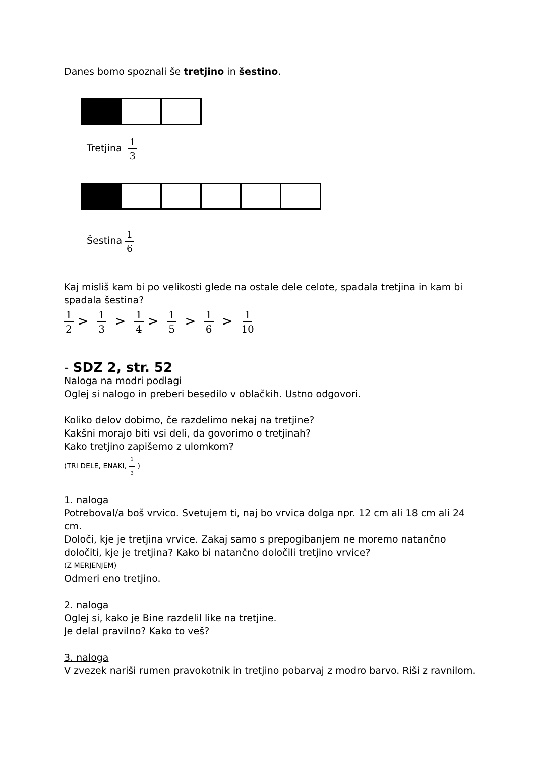Danes bomo spoznali še tretjino in šestino.
Tretjina 1 3
Šestina 1 6
Kaj misliš kam bi po velikosti glede na ostale dele celote, spadala tretjina in kam bi spadala šestina?
1 2 > 1 3 > 1 4 > 1 5 > 1 6 > 1 10
- SDZ 2, str. 52
Naloga na modri podlagi
Oglej si nalogo in preberi besedilo v oblačkih. Ustno odgovori.
Koliko delov dobimo, če razdelimo nekaj na tretjine?
Kakšni morajo biti vsi deli, da govorimo o tretjinah?
Kako tretjino zapišemo z ulomkom?
(TRI DELE, ENAKI, 1 3 )
1. naloga
Potreboval/a boš vrvico. Svetujem ti, naj bo vrvica dolga npr. 12 cm ali 18 cm ali 24 cm.
Določi, kje je tretjina vrvice. Zakaj samo s prepogibanjem ne moremo natančno določiti, kje je tretjina? Kako bi natančno določili tretjino vrvice?
(Z MERJENJEM)
Odmeri eno tretjino.
2. naloga
Oglej si, kako je Bine razdelil like na tretjine.
Je delal pravilno? Kako to veš?
3. naloga
V zvezek nariši rumen pravokotnik in tretjino pobarvaj z modro barvo. Riši z ravnilom.